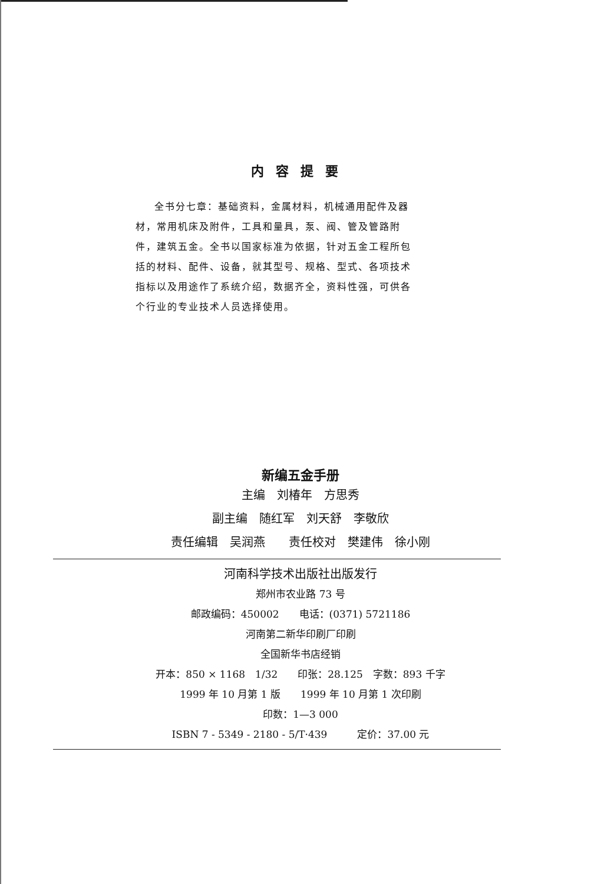内容提要
全书分七章：基础资料，金属材料，机械通用配件及器材，常用机床及附件，工具和量具，泵、阀、管及管路附件，建筑五金。全书以国家标准为依据，针对五金工程所包括的材料、配件、设备，就其型号、规格、型式、各项技术指标以及用途作了系统介绍，数据齐全，资料性强，可供各个行业的专业技术人员选择使用。
新编五金手册
主编　刘椿年　方思秀
副主编　随红军　刘天舒　李敬欣
责任编辑　吴润燕　　责任校对　樊建伟　徐小刚
河南科学技术出版社出版发行
郑州市农业路 73 号
邮政编码：450002　　电话：(0371) 5721186
河南第二新华印刷厂印刷
全国新华书店经销
开本：850 × 1168　1/32　　印张：28.125　字数：893 千字
1999 年 10 月第 1 版　　1999 年 10 月第 1 次印刷
印数：1—3 000
ISBN 7 - 5349 - 2180 - 5/T·439　　　定价：37.00 元